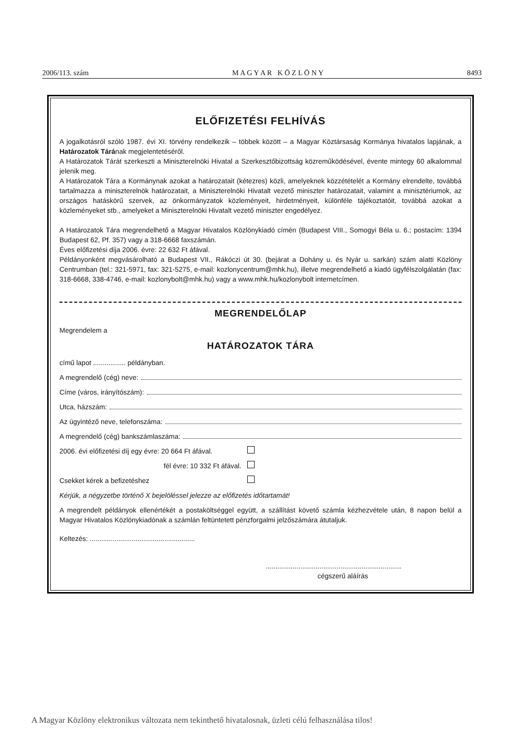2006/113. szám M A G Y A R K Ö Z L Ö N Y 8493
ELŐFIZETÉSI FELHÍVÁS
A jogalkotásról szóló 1987. évi XI. törvény rendelkezik – többek között – a Magyar Köztársaság Kormánya hivatalos lapjának, a Határozatok Tárának megjelentetéséről.
A Határozatok Tárát szerkeszti a Miniszterelnöki Hivatal a Szerkesztőbizottság közreműködésével, évente mintegy 60 alkalommal jelenik meg.
A Határozatok Tára a Kormánynak azokat a határozatait (kétezres) közli, amelyeknek közzétételét a Kormány elrendelte, továbbá tartalmazza a miniszterelnök határozatait, a Miniszterelnöki Hivatalt vezető miniszter határozatait, valamint a minisztériumok, az országos hatáskörű szervek, az önkormányzatok közleményeit, hirdetményeit, különféle tájékoztatóit, továbbá azokat a közleményeket stb., amelyeket a Miniszterelnöki Hivatalt vezető miniszter engedélyez.
A Határozatok Tára megrendelhető a Magyar Hivatalos Közlönykiadó címén (Budapest VIII., Somogyi Béla u. 6.; postacím: 1394 Budapest 62, Pf. 357) vagy a 318-6668 faxszámán.
Éves előfizetési díja 2006. évre: 22 632 Ft áfával.
Példányonként megvásárolható a Budapest VII., Rákóczi út 30. (bejárat a Dohány u. és Nyár u. sarkán) szám alatti Közlöny Centrumban (tel.: 321-5971, fax: 321-5275, e-mail: kozlonycentrum@mhk.hu), illetve megrendelhető a kiadó ügyfélszolgálatán (fax: 318-6668, 338-4746, e-mail: kozlonybolt@mhk.hu) vagy a www.mhk.hu/kozlonybolt internetcímen.
MEGRENDELŐLAP
Megrendelem a
HATÁROZATOK TÁRA
című lapot ................. példányban.
A megrendelő (cég) neve:
Címe (város, irányítószám):
Utca, házszám:
Az ügyintéző neve, telefonszáma:
A megrendelő (cég) bankszámlaszáma:
2006. évi előfizetési díj egy évre: 20 664 Ft áfával.
fél évre: 10 332 Ft áfával.
Csekket kérek a befizetéshez
Kérjük, a négyzetbe történő X bejelöléssel jelezze az előfizetés időtartamát!
A megrendelt példányok ellenértékét a postaköltséggel együtt, a szállítást követő számla kézhezvétele után, 8 napon belül a Magyar Hivatalos Közlönykiadónak a számlán feltüntetett pénzforgalmi jelzőszámára átutaljuk.
Keltezés: .......................................................
.......................................................................
cégszerű aláírás
A Magyar Közlöny elektronikus változata nem tekinthető hivatalosnak, üzleti célú felhasználása tilos!